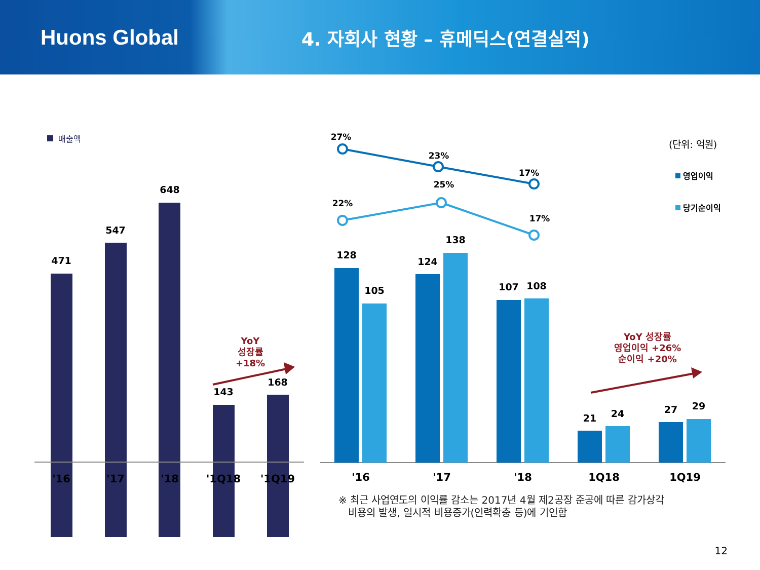Huons Global
4. 자회사 현황 – 휴메딕스(연결실적)
매출액
471
547
648
143
168
'16
'17
'18
'1Q18
'1Q19
YoY
성장률
+18%
YoY 성장률
영업이익 +26%
순이익 +20%
128
105
124
138
107
108
21
24
27
29
'16
'17
'18
1Q18
1Q19
27%
23%
17%
22%
25%
17%
(단위: 억원)
영업이익
당기순이익
※ 최근 사업연도의 이익률 감소는 2017년 4월 제2공장 준공에 따른 감가상각
비용의 발생, 일시적 비용증가(인력확충 등)에 기인함
12